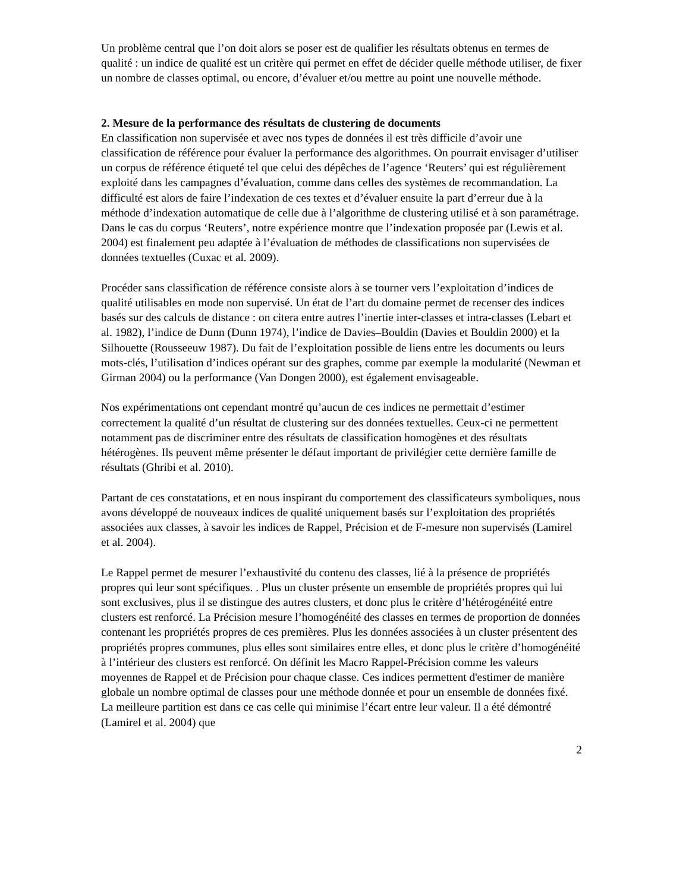Un problème central que l’on doit alors se poser est de qualifier les résultats obtenus en termes de qualité : un indice de qualité est un critère qui permet en effet de décider quelle méthode utiliser, de fixer un nombre de classes optimal, ou encore, d’évaluer et/ou mettre au point une nouvelle méthode.
2. Mesure de la performance des résultats de clustering de documents
En classification non supervisée et avec nos types de données il est très difficile d’avoir une classification de référence pour évaluer la performance des algorithmes. On pourrait envisager d’utiliser un corpus de référence étiqueté tel que celui des dépêches de l’agence ‘Reuters’ qui est régulièrement exploité dans les campagnes d’évaluation, comme dans celles des systèmes de recommandation. La difficulté est alors de faire l’indexation de ces textes et d’évaluer ensuite la part d’erreur due à la méthode d’indexation automatique de celle due à l’algorithme de clustering utilisé et à son paramétrage. Dans le cas du corpus ‘Reuters’, notre expérience montre que l’indexation proposée par (Lewis et al. 2004) est finalement peu adaptée à l’évaluation de méthodes de classifications non supervisées de données textuelles (Cuxac et al. 2009).
Procéder sans classification de référence consiste alors à se tourner vers l’exploitation d’indices de qualité utilisables en mode non supervisé. Un état de l’art du domaine permet de recenser des indices basés sur des calculs de distance : on citera entre autres l’inertie inter-classes et intra-classes (Lebart et al. 1982), l’indice de Dunn (Dunn 1974), l’indice de Davies–Bouldin (Davies et Bouldin 2000) et la Silhouette (Rousseeuw 1987). Du fait de l’exploitation possible de liens entre les documents ou leurs mots-clés, l’utilisation d’indices opérant sur des graphes, comme par exemple la modularité (Newman et Girman 2004) ou la performance (Van Dongen 2000), est également envisageable.
Nos expérimentations ont cependant montré qu’aucun de ces indices ne permettait d’estimer correctement la qualité d’un résultat de clustering sur des données textuelles. Ceux-ci ne permettent notamment pas de discriminer entre des résultats de classification homogènes et des résultats hétérogènes. Ils peuvent même présenter le défaut important de privilégier cette dernière famille de résultats (Ghribi et al. 2010).
Partant de ces constatations, et en nous inspirant du comportement des classificateurs symboliques, nous avons développé de nouveaux indices de qualité uniquement basés sur l’exploitation des propriétés associées aux classes, à savoir les indices de Rappel, Précision et de F-mesure non supervisés (Lamirel et al. 2004).
Le Rappel permet de mesurer l’exhaustivité du contenu des classes, lié à la présence de propriétés propres qui leur sont spécifiques. . Plus un cluster présente un ensemble de propriétés propres qui lui sont exclusives, plus il se distingue des autres clusters, et donc plus le critère d’hétérogénéité entre clusters est renforcé. La Précision mesure l’homogénéité des classes en termes de proportion de données contenant les propriétés propres de ces premières. Plus les données associées à un cluster présentent des propriétés propres communes, plus elles sont similaires entre elles, et donc plus le critère d’homogénéité à l’intérieur des clusters est renforcé. On définit les Macro Rappel-Précision comme les valeurs moyennes de Rappel et de Précision pour chaque classe. Ces indices permettent d'estimer de manière globale un nombre optimal de classes pour une méthode donnée et pour un ensemble de données fixé. La meilleure partition est dans ce cas celle qui minimise l’écart entre leur valeur. Il a été démontré (Lamirel et al. 2004) que
2